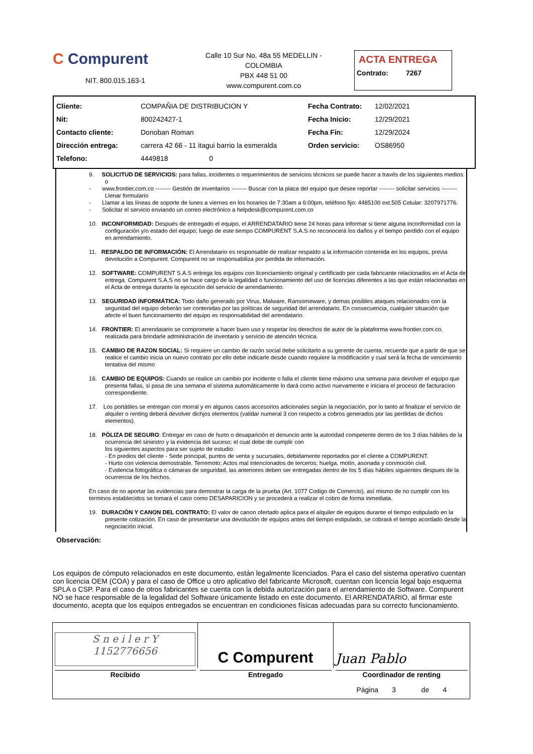C Compurent
NIT. 800.015.163-1
Calle 10 Sur No. 48a 55 MEDELLIN - COLOMBIA
PBX 448 51 00
www.compurent.com.co
ACTA ENTREGA
Contrato: 7267
| Cliente: | COMPAÑIA DE DISTRIBUCION Y | Fecha Contrato: | 12/02/2021 |
| Nit: | 800242427-1 | Fecha Inicio: | 12/29/2021 |
| Contacto cliente: | Donoban Roman | Fecha Fin: | 12/29/2024 |
| Dirección entrega: | carrera 42 66 - 11 itagui barrio la esmeralda | Orden servicio: | OS86950 |
| Telefono: | 4449818 0 | | |
9. SOLICITUD DE SERVICIOS: para fallas, incidentes o requerimientos de servicios técnicos se puede hacer a través de los siguientes medios: o
- www.frontier.com.co -------- Gestión de inventarios -------- Buscar con la placa del equipo que desee reportar -------- solicitar servicios -------- Llenar formulario
- Llamar a las líneas de soporte de lunes a viernes en los horarios de 7:30am a 6:00pm, teléfono fijo: 4485100 ext.505 Celular: 3207971776.
- Solicitar el servicio enviando un correo electrónico a helpdesk@compurent.com.co
10. INCONFORMIDAD: Después de entregado el equipo, el ARRENDATARIO tiene 24 horas para informar si tiene alguna inconformidad con la configuración y/o estado del equipo; luego de este tiempo COMPURENT S.A.S no reconocerá los daños y el tiempo perdido con el equipo en arrendamiento.
11. RESPALDO DE INFORMACIÓN: El Arrendatario es responsable de realizar respaldo a la información contenida en los equipos, previa devolución a Compurent. Compurent no se responsabiliza por perdida de información.
12. SOFTWARE: COMPURENT S.A.S entrega los equipos con licenciamiento original y certificado por cada fabricante relacionados en el Acta de entrega. Compurent S.A.S no se hace cargo de la legalidad o funcionamiento del uso de licencias diferentes a las que están relacionadas en el Acta de entrega durante la ejecución del servicio de arrendamiento.
13. SEGURIDAD INFORMÁTICA: Todo daño generado por Virus, Malware, Ransomeware, y demas posibles ataques relacionados con la seguridad del equipo deberán ser contenidas por las políticas de seguridad del arrendatario. En consecuencia, cualquier situación que afecte el buen funcionamiento del equipo es responsabilidad del arrendatario.
14. FRONTIER: El arrendatario se compromete a hacer buen uso y respetar los derechos de autor de la plataforma www.frontier.com.co, realizada para brindarle administración de inventario y servicio de atención técnica.
15. CAMBIO DE RAZON SOCIAL: Si requiere un cambio de razón social debe solicitarlo a su gerente de cuenta, recuerde que a partir de que se realice el cambio inicia un nuevo contrato por ello debe indicarle desde cuando requiere la modificación y cual será la fecha de vencimiento tentativa del mismo
16. CAMBIO DE EQUIPOS: Cuando se realice un cambio por incidente o falla el cliente tiene máximo una semana para devolver el equipo que presenta fallas, si pasa de una semana el sistema automáticamente lo dará como activo nuevamente e iniciara el proceso de facturacion correspondiente.
17. Los portátiles se entregan con morral y en algunos casos accesorios adicionales según la negociación, por lo tanto al finalizar el servicio de alquiler o renting deberá devolver dichjos elementos (validar numeral 3 con respecto a cobros generados por las perdidas de dichos elementos).
18. PÓLIZA DE SEGURO: Entregar en caso de hurto o desaparición el denuncio ante la autoridad competente dentro de los 3 días hábiles de la ocurrencia del siniestro y la evidencia del suceso; el cual debe de cumplir con
los siguientes aspectos para ser sujeto de estudio:
- En predios del cliente - Sede principal, puntos de venta y sucursales, debidamente reportados por el cliente a COMPURENT.
- Hurto con violencia demostrable, Terremoto; Actos mal intencionados de terceros; huelga, motín, asonada y conmoción civil.
- Evidencia fotográfica o cámaras de seguridad, las anteriores deben ser entregadas dentro de los 5 días hábiles siguientes despues de la ocurrencia de los hechos.
En caso de no aportar las evidencias para demostrar la carga de la prueba (Art. 1077 Codigo de Comercio), así mismo de no cumplir con los terminos establecidos se tomará el caso como DESAPARICION y se procederá a realizar el cobro de forma inmediata.
19. DURACIÓN Y CANON DEL CONTRATO: El valor de canon ofertado aplica para el alquiler de equipos durante el tiempo estipulado en la presente cotización. En caso de presentarse una devolución de equipos antes del tiempo estipulado, se cobrará el tiempo acordado desde la negociación inicial.
Observación:
Los equipos de cómputo relacionados en este documento, están legalmente licenciados. Para el caso del sistema operativo cuentan con licencia OEM (COA) y para el caso de Office u otro aplicativo del fabricante Microsoft, cuentan con licencia legal bajo esquema SPLA o CSP. Para el caso de otros fabricantes se cuenta con la debida autorización para el arrendamiento de Software. Compurent NO se hace responsable de la legalidad del Software únicamente listado en este documento. El ARRENDATARIO, al firmar este documento, acepta que los equipos entregados se encuentran en condiciones físicas adecuadas para su correcto funcionamiento.
| S n e i l e r Y 1152776656 | C Compurent | Juan Pablo |
| Recibido | Entregado | Coordinador de renting |
| | | Página 3 de 4 |